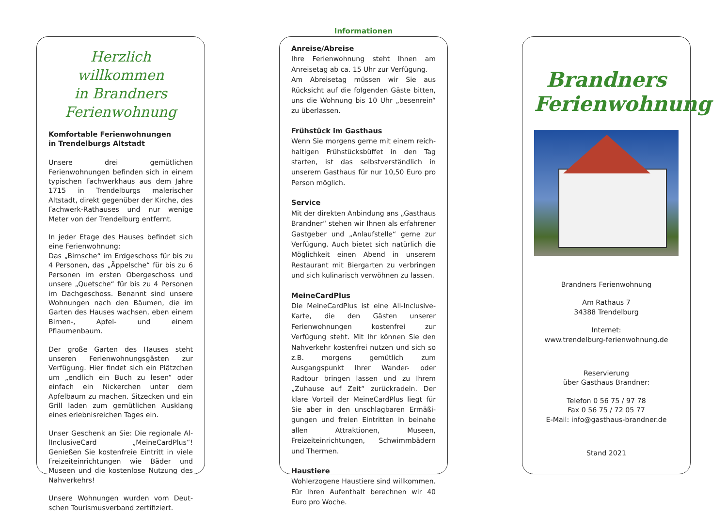Herzlich willkommen
in Brandners
Ferienwohnung
Komfortable Ferienwohnungen
in Trendelburgs Altstadt
Unsere drei gemütlichen Ferienwohnungen befinden sich in einem typischen Fachwerk­haus aus dem Jahre 1715 in Trendelburgs malerischer Altstadt, direkt gegenüber der Kirche, des Fachwerk-Rathauses und nur wenige Meter von der Trendelburg ent­fernt.
In jeder Etage des Hauses befindet sich eine Ferienwohnung:
Das „Birnsche“ im Erdgeschoss für bis zu 4 Personen, das „Äppelsche“ für bis zu 6 Per­sonen im ersten Obergeschoss und unsere „Quetsche“ für bis zu 4 Personen im Dach­geschoss. Benannt sind unsere Wohnungen nach den Bäumen, die im Garten des Hau­ses wachsen, eben einem Birnen-, Apfel- und einem Pflaumenbaum.
Der große Garten des Hauses steht unseren Ferienwohnungsgästen zur Verfügung. Hier findet sich ein Plätzchen um „endlich ein Buch zu lesen“ oder einfach ein Nickerchen unter dem Apfelbaum zu machen. Sitz­ecken und ein Grill laden zum gemütlichen Ausklang eines erlebnisreichen Tages ein.
Unser Geschenk an Sie: Die regionale Al­lInclusiveCard „MeineCardPlus“! Genießen Sie kostenfreie Eintritt in viele Freizeitein­richtungen wie Bäder und Museen und die kostenlose Nutzung des Nahverkehrs!
Unsere Wohnungen wurden vom Deut­schen Tourismusverband zertifiziert.
Informationen
Anreise/Abreise
Ihre Ferienwohnung steht Ihnen am Anreise­tag ab ca. 15 Uhr zur Verfügung.
Am Abreisetag müssen wir Sie aus Rücksicht auf die folgenden Gäste bitten, uns die Woh­nung bis 10 Uhr „besenrein“ zu überlassen.
Frühstück im Gasthaus
Wenn Sie morgens gerne mit einem reich­haltigen Frühstücksbüffet in den Tag starten, ist das selbstverständlich in unserem Gast­haus für nur 10,50 Euro pro Person möglich.
Service
Mit der direkten Anbindung ans „Gasthaus Brandner“ stehen wir Ihnen als erfahrener Gastgeber und „Anlaufstelle“ gerne zur Ver­fügung. Auch bietet sich natürlich die Mög­lichkeit einen Abend in unserem Restaurant mit Biergarten zu verbringen und sich kuli­narisch verwöhnen zu lassen.
MeineCardPlus
Die MeineCardPlus ist eine All-Inclusive-Karte, die den Gästen unserer Ferienwohnungen kos­tenfrei zur Verfügung steht. Mit Ihr können Sie den Nahverkehr kostenfrei nutzen und sich so z.B. morgens gemütlich zum Ausgangspunkt Ihrer Wander- oder Radtour bringen lassen und zu Ihrem „Zuhause auf Zeit“ zurückra­deln. Der klare Vorteil der MeineCardPlus liegt für Sie aber in den unschlagbaren Ermäßi­gungen und freien Eintritten in beinahe allen Attraktionen, Museen, Freizeiteinrichtungen, Schwimmbädern und Thermen.
Haustiere
Wohlerzogene Haustiere sind willkommen. Für Ihren Aufenthalt berechnen wir 40 Euro pro Woche.
Brandners
Ferienwohnung
Brandners Ferienwohnung
Am Rathaus 7
34388 Trendelburg
Internet:
www.trendelburg-ferienwohnung.de
Reservierung
über Gasthaus Brandner:
Telefon 0 56 75 / 97 78
Fax 0 56 75 / 72 05 77
E-Mail: info@gasthaus-brandner.de
Stand 2021